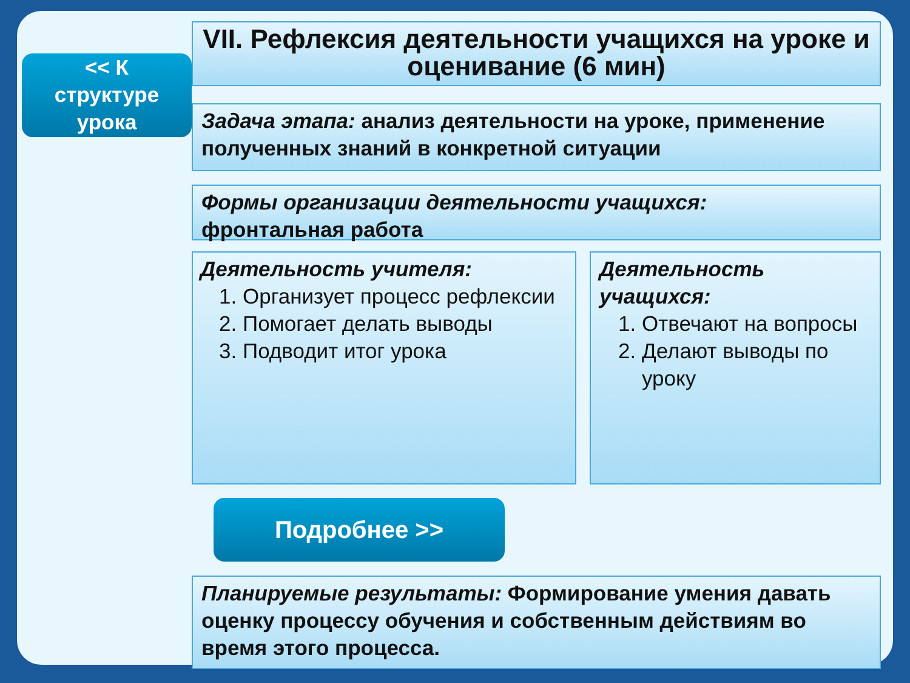<< К
структуре
урока
VII. Рефлексия деятельности учащихся на уроке и оценивание (6 мин)
Задача этапа: анализ деятельности на уроке, применение полученных знаний в конкретной ситуации
Формы организации деятельности учащихся:
фронтальная работа
Деятельность учителя:
1. Организует процесс рефлексии
2. Помогает делать выводы
3. Подводит итог урока
Деятельность учащихся:
1. Отвечают на вопросы
2. Делают выводы по уроку
Подробнее >>
Планируемые результаты: Формирование умения давать оценку процессу обучения и собственным действиям во время этого процесса.